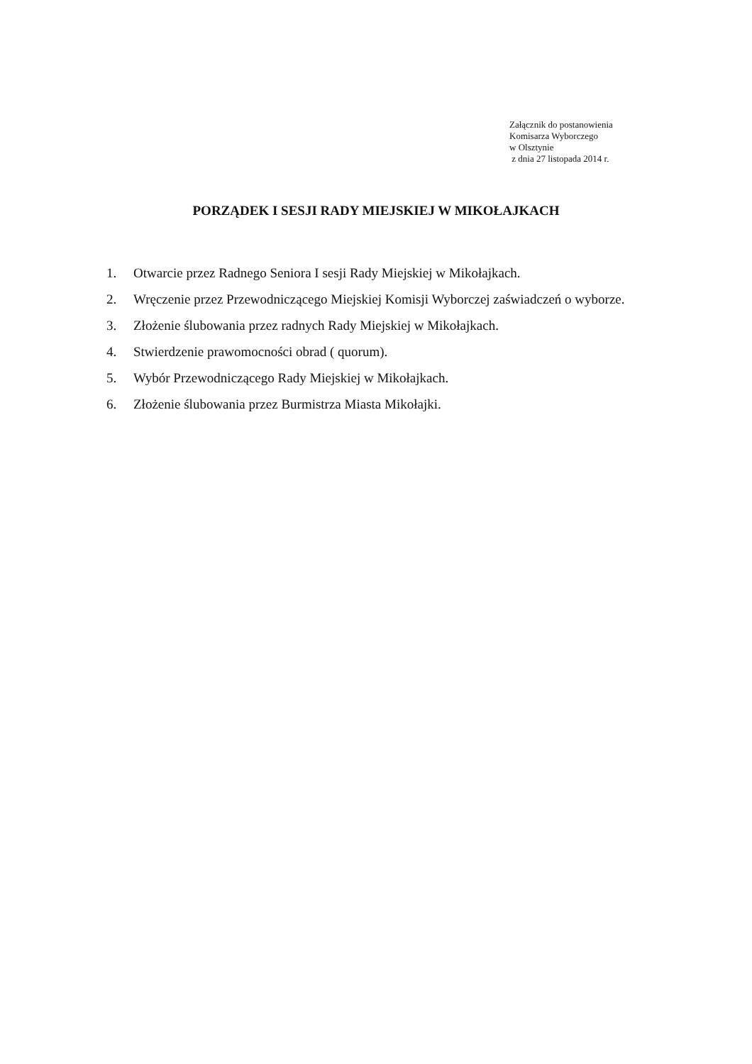Załącznik do postanowienia
Komisarza Wyborczego
w Olsztynie
z dnia 27 listopada 2014 r.
PORZĄDEK I SESJI RADY MIEJSKIEJ W MIKOŁAJKACH
1. Otwarcie przez Radnego Seniora I sesji Rady Miejskiej w Mikołajkach.
2. Wręczenie przez Przewodniczącego Miejskiej Komisji Wyborczej zaświadczeń o wyborze.
3. Złożenie ślubowania przez radnych Rady Miejskiej w Mikołajkach.
4. Stwierdzenie prawomocności obrad ( quorum).
5. Wybór Przewodniczącego Rady Miejskiej w Mikołajkach.
6. Złożenie ślubowania przez Burmistrza Miasta Mikołajki.